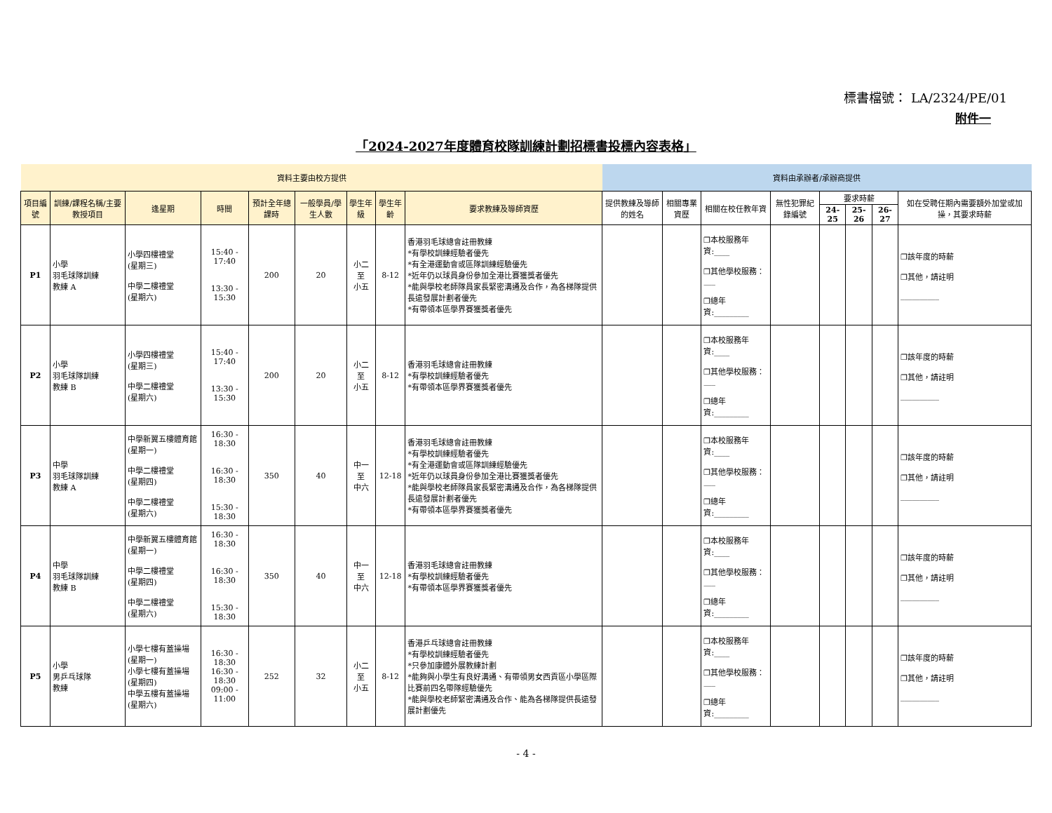標書檔號： LA/2324/PE/01
附件一
「2024-2027年度體育校隊訓練計劃招標書投標內容表格」
| 資料主要由校方提供 | | | | | | | | | 資料由承辦者/承辦商提供 | | | | | | | |
| 項目編號 | 訓練/課程名稱/主要教授項目 | 逢星期 | 時間 | 預計全年總課時 | 一般學員/學生人數 | 學生年級 | 學生年齡 | 要求教練及導師資歷 | 提供教練及導師的姓名 | 相關專業資歷 | 相關在校任教年資 | 無性犯罪紀錄編號 | 要求時薪 | | | 如在受聘任期內需要額外加堂或加操，其要求時薪 |
| | | | | | | | | | | | | | 24-25 | 25-26 | 26-27 | |
| P1 | 小學 羽毛球隊訓練 教練 A | 小學四樓禮堂 (星期三) 中學二樓禮堂 (星期六) | 15:40 - 17:40 13:30 - 15:30 | 200 | 20 | 小二 至 小五 | 8-12 | 香港羽毛球總會註冊教練 *有學校訓練經驗者優先 *有全港運動會或區隊訓練經驗優先 *近年仍以球員身份參加全港比賽獲獎者優先 *能與學校老師隊員家長緊密溝通及合作，為各梯隊提供長遠發展計劃者優先 *有帶領本區學界賽獲獎者優先 | | | ❐本校服務年資:____ ❐其他學校服務：___ ❐總年資:_________ | | | | | ❐該年度的時薪 ❐其他，請註明 __________ |
| P2 | 小學 羽毛球隊訓練 教練 B | 小學四樓禮堂 (星期三) 中學二樓禮堂 (星期六) | 15:40 - 17:40 13:30 - 15:30 | 200 | 20 | 小二 至 小五 | 8-12 | 香港羽毛球總會註冊教練 *有學校訓練經驗者優先 *有帶領本區學界賽獲獎者優先 | | | ❐本校服務年資:____ ❐其他學校服務：___ ❐總年資:_________ | | | | | ❐該年度的時薪 ❐其他，請註明 __________ |
| P3 | 中學 羽毛球隊訓練 教練 A | 中學新翼五樓體育館(星期一) 中學二樓禮堂 (星期四) 中學二樓禮堂 (星期六) | 16:30 - 18:30 16:30 - 18:30 15:30 - 18:30 | 350 | 40 | 中一 至 中六 | 12-18 | 香港羽毛球總會註冊教練 *有學校訓練經驗者優先 *有全港運動會或區隊訓練經驗優先 *近年仍以球員身份參加全港比賽獲獎者優先 *能與學校老師隊員家長緊密溝通及合作，為各梯隊提供長遠發展計劃者優先 *有帶領本區學界賽獲獎者優先 | | | ❐本校服務年資:____ ❐其他學校服務：___ ❐總年資:_________ | | | | | ❐該年度的時薪 ❐其他，請註明 __________ |
| P4 | 中學 羽毛球隊訓練 教練 B | 中學新翼五樓體育館(星期一) 中學二樓禮堂 (星期四) 中學二樓禮堂 (星期六) | 16:30 - 18:30 16:30 - 18:30 15:30 - 18:30 | 350 | 40 | 中一 至 中六 | 12-18 | 香港羽毛球總會註冊教練 *有學校訓練經驗者優先 *有帶領本區學界賽獲獎者優先 | | | ❐本校服務年資:____ ❐其他學校服務：___ ❐總年資:_________ | | | | | ❐該年度的時薪 ❐其他，請註明 __________ |
| P5 | 小學 男乒乓球隊 教練 | 小學七樓有蓋操場 (星期一) 小學七樓有蓋操場 (星期四) 中學五樓有蓋操場 (星期六) | 16:30 - 18:30 16:30 - 18:30 09:00 - 11:00 | 252 | 32 | 小二 至 小五 | 8-12 | 香港乒乓球總會註冊教練 *有學校訓練經驗者優先 *只參加康體外展教練計劃 *能夠與小學生有良好溝通、有帶領男女西貢區小學區際比賽前四名帶隊經驗優先 *能與學校老師緊密溝通及合作、能為各梯隊提供長遠發展計劃優先 | | | ❐本校服務年資:____ ❐其他學校服務：___ ❐總年資:_________ | | | | | ❐該年度的時薪 ❐其他，請註明 __________ |
- 4 -